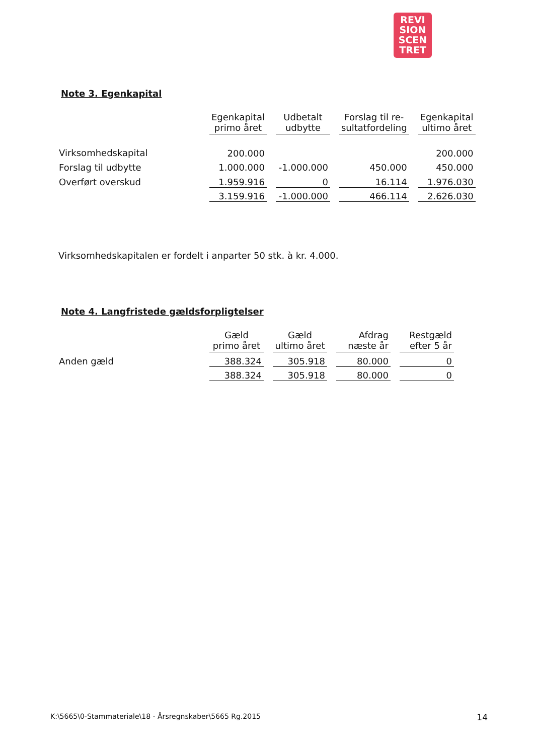REVI
SION
SCEN
TRET
Note 3. Egenkapital
| | Egenkapital primo året | Udbetalt udbytte | Forslag til re-sultatfordeling | Egenkapital ultimo året |
| Virksomhedskapital | 200.000 | | | 200.000 |
| Forslag til udbytte | 1.000.000 | -1.000.000 | 450.000 | 450.000 |
| Overført overskud | 1.959.916 | 0 | 16.114 | 1.976.030 |
| | 3.159.916 | -1.000.000 | 466.114 | 2.626.030 |
Virksomhedskapitalen er fordelt i anparter 50 stk. à kr. 4.000.
Note 4. Langfristede gældsforpligtelser
| | Gæld primo året | Gæld ultimo året | Afdrag næste år | Restgæld efter 5 år |
| Anden gæld | 388.324 | 305.918 | 80.000 | 0 |
| | 388.324 | 305.918 | 80.000 | 0 |
K:\5665\0-Stammateriale\18 - Årsregnskaber\5665 Rg.2015 14